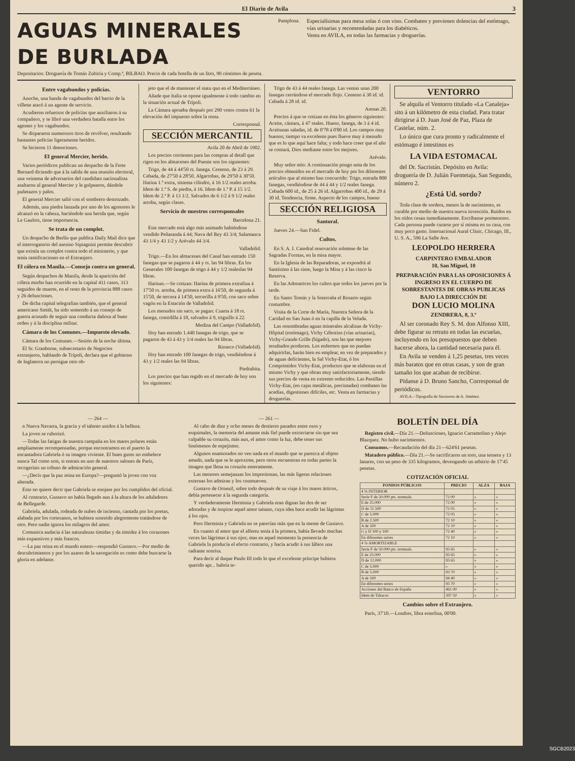El Diario de Avila 3
AGUAS MINERALES DE BURLADA
Depositarios: Droguería de Tomás Zubiría y Comp.ª, BILBAO. Precio de cada botella de un litro, 90 céntimos de peseta.
Pamplona. Especialísimas para mesa solas ó con vino. Combaten y previenen dolencias del estómago, vías urinarias y recomendadas para los diabéticos.
Venta en AVILA, en todas las farmacias y droguerías.
Entre vagabundos y policías.
Anoche, una banda de vagabundos del barrio de la villette atacó á un agente de servicio.
Acudieron refuerzos de policías que auxiliaron á su compañero, y se libró una verdadera batalla entre los agentes y los vagabundos.
Se dispararon numerosos tiros de revólver, resultando bastantes policías ligeramente heridos.
Se hicieron 11 detenciones.
El general Mercier, herido.
Varios periódicos publican un despacho de la Ferte Bernard diciendo que á la salida de una reunión electoral, una veintena de adversarios del candidato nacionalista asaltaron al general Mercier y le golpearon, dándole puñetazos y palos.
El general Mercier salió con el sombrero destrozado.
Además, una piedra lanzada por uno de los agresores le alcanzó en la cabeza, haciéndole una herida que, según Le Gaulois, tiene importancia.
Se trata de un complot.
Un despacho de Berlín que publica Daily Mail dice que el interrogatorio del asesino Sipiagnini permite descubrir que existía un complot contra todo el ministerio, y que tenía ramificaciones en el Extranjero.
El cólera en Manila.—Consejo contra un general.
Según despachos de Manila, desde la aparición del cólera morbo han ocurrido en la capital 411 casos, 313 seguidos de muerte, en el resto de la provincia 888 casos y 26 defunciones.
De dicha capital telegrafían también, que el general americano Smith, ha sido sometido á un consejo de guerra acusado de seguir una conducta dañosa al buen orden y á la disciplina militar.
Cámara de los Comunes.—Impuesto elevado.
Cámara de los Comunes.—Sesión de la noche última.
El Sr. Granborne, subsecretario de Negocios extranjeros, hablando de Trípoli, declara que el gobierno de Inglaterra no persigue otro ob-
jeto que el de mantener el statu quo en el Mediterráneo.
Añade que Italia se opone igualmente á todo cambio en la situación actual de Trípoli.
La Cámara aprueba después por 290 votos contra 61 la elevación del impuesto sobre la renta.
Corresponsal.
SECCIÓN MERCANTIL
Avila 20 de Abril de 1902.
Los precios corrientes para las compras al detall que rigen en los almacenes del Puente son los siguientes:
Trigo, de 44 á 44'50 rs. fanega. Centeno, de 23 á 29. Cebada, de 27'50 á 28'50. Algarrobas, de 29'50 á 30'50. Harina 1.ª extra, sistema cilindro, á 16 1/2 reales arroba. Idem de 1.ª S. de piedra, á 16. Idem de 1.ª P. á 15 1/2. Idem de 2.ª P. á 13 1/2. Salvados de 6 1/2 á 9 1/2 reales arroba, según clases.
Servicio de nuestros corresponsales
Barcelona 21.
Este mercado está algo más animado habiéndose vendido Peñaranda á 44; Nava del Rey 43 3/4; Salamanca 43 1/4 y 43 1/2 y Arévalo 44 3/4.
Valladolid.
Trigo.—En los almacenes del Canal han entrado 150 fanegas que se pagaron á 44 y rs. las 94 libras. En los Generales 100 fanegas de trigo á 44 y 1/2 realeslas 94 libras.
Harinas.—Se cotizan: Harina de primera extrafina á 17'50 rs. arroba, de primera extra á 16'50, de segunda á 15'50, de tercera á 14'50, tercerilla á 9'50, con saco sobre vagón en la Estación de Valladolid.
Los menudos sin saco, se pagan: Cuarta á 18 rs. fanega, comidilla á 18, salvados á 9, triguillo á 22.
Medina del Campo (Valladolid).
Hoy han entrado 1.440 fanegas de trigo, que se pagaron de 43 á 43 y 1/4 reales las 94 libras.
Rioseco (Valladolid).
Hoy han entrado 100 fanegas de trigo, vendiéndose á 43 y 1/2 reales las 94 libras.
Piedrahita.
Los precios que han regido en el mercado de hoy son los siguientes:
Trigo de 43 á 44 reales fanega. Las ventas unas 200 fanegas cerrándose el mercado flojo. Centeno á 30 id. id. Cebada á 28 id. id.
Arenas 20.
Precios á que se cotizan en ésta los géneros siguientes: Aceite, cántara, á 47 reales. Hueso, fanega, de 3 á 4 id. Aceitunas saladas, id. de 0'78 á 0'80 id. Los campos muy buenos; tiempo va excelente pues llueve muy á menudo que es lo que aquí hace falta; y todo hace creer que el año se contará, Dios mediante entre los mejores.
Arévalo.
Muy señor mío: A continuación pongo nota de los precios obtenidos en el mercado de hoy por los diferentes artículos que al mismo han concurrido: Trigo, entrada 800 fanegas, vendiéndose de 44 á 44 y 1/2 reales fanega. Cebada 600 id., de 25 á 26 id. Algarrobas 400 id., de 29 á 30 id. Tendencia, firme. Aspecto de los campos, bueno
SECCIÓN RELIGIOSA
Santoral.
Jueves 24.—San Fidel.
Cultos.
En S. A. I. Catedral renovación solemne de las Sagradas Formas, en la misa mayor.
En la Iglesia de las Reparadoras, se expondrá al Santísimo á las siete, luego la Misa y á las cinco la Reserva.
En las Adoratrices los cultos que todos los jueves por la tarde.
En Santo Tomás y la Soterraña el Rosario según costumbre.
Visita de la Corte de María, Nuestra Señora de la Caridad en San Juan ó en la capilla de la Velada.
Las renombradas aguas minerales alcalinas de Vichy-Hôpital (estómago), Vichy Célestins (vías urinarias), Vichy-Grande Grille (hígado), son las que mejores resultados producen. Los enfermos que no puedan adquirirlas, harán bien en emplear, en vez de preparados y de aguas deficientes, la Sal Vichy-Etat, ó los Comprimidos Vichy-Etat, productos que se elaboran en el mismo Vichy y que obran muy satisfactoriamente, siendo sus precios de venta en extremo reducidos. Las Pastillas Vichy-Etat, (en cajas metálicas, precintadas) combaten las acedías, digestiones difíciles, etc. Venta en farmacias y droguerías.
VENTORRO
Se alquila el Ventorro titulado «La Canaleja» sito á un kilómetro de esta ciudad. Para tratar dirigirse á D. Juan José de Paz, Plaza de Castelar, núm. 2.
Lo único que cura pronto y radicalmente el estómago é intestinos es
LA VIDA ESTOMACAL
del Dr. Sacristán. Depósito en Avila: droguería de D. Julián Fuentetaja, San Segundo, número 2.
¿Está Ud. sordo?
Toda clase de sordera, menos la de nacimiento, es curable por medio de nuestra nueva invención. Ruidos en los oídos cesan inmediatamente. Escríbanse pormenores. Cada persona puede curarse por sí misma en su casa, con muy poco gasto. Internacional Aural Clinic, Chicago, Ill., U. S. A., 596 La Salle Ave.
LEOPOLDO HERRERA
CARPINTERO EMBALADOR
10, San Miguel, 10
PREPARACIÓN PARA LAS OPOSICIONES Á INGRESO EN EL CUERPO DE
SOBRESTANTES DE OBRAS PUBLICAS
BAJO LA DIRECCIÓN DE
DON LUCIO MOLINA
ZENDRERA, 8, 3.º
Al ser coronado Rey S. M. don Alfonso XIII, debe figurar su retrato en todas las escuelas, incluyendo en los presupuestos que deben hacerse ahora, la cantidad necesaria para él.
En Avila se venden á 1,25 pesetas, tres veces más baratos que en otras casas, y son de gran tamaño los que acaban de recibirse.
Pídanse á D. Bruno Sancho, Corresponsal de periódicos.
AVILA—Tipografía de Sucesores de A. Jiménez.
— 264 —
n Nueva Navarra, la gracia y el talento unidos á la belleza.
La joven se ruborizó.
—Todas las fatigas de nuestra campaña en los mares polares están ampliamente recompensadas, porque encontramos en el puerto la encantadora Gabriela ó su imagen viviente. El buen gusto no embelece nunca Tal como sois, si entrais en uno de nuestros salones de París, recogeríais un tributo de admiración general.
—¿Decís que la paz reina en Europa?—preguntó la joven con voz alterada.
Esto no quiere decir que Gabriela se enojase por los cumplidos del oficial.
Al contrario, Gustavo no había llegado aun á la altura de los aduladores de Bellegarde.
Gabriela, adulada, rodeada de nubes de incienso, cantada por los poetas, alabada por los cortesanos, se hubiera sonreido alegremente tratándose de otro. Pero nadie ignora los milagros del amor.
Comunica audacia á las naturalezas tímidas y da timidez á los corazones más expansivos y más francos.
—La paz reina en el mundo entero—respondió Gustavo.—Por medio de descubrimientos y por los azares de la navegación es como debe buscarse la gloria en adelante.
— 261 —
Al cabo de diez y ocho meses de destierro pasados entre osos y esquimales, la memoria del amante más fiel puede extraviarse sin que sea culpable su corazón, más aun, el amor como la luz, debe tener sus fenómenos de espejismo.
Algunos enamorados no ven nada en el mundo que se parezca al objeto amado, nada que se le aproxime, pero otros encuentran en todas partes la imagen que llena su corazón enteramente.
Las menores semejanzas los impresionan, las más ligeras relaciones externas los admiran y los conmueven.
Gustavo de Orneuil, sobre todo después de su viaje á los mares árticos, debía pertenecer á la segunda categoría.
Y verdaderamente Herminia y Gabriela eran dignas las dos de ser adoradas y de inspirar aquel amor taitano, cuya idea hace acudir las lágrimas á los ojos.
Pero Herminia y Gabriela no se parecían más que en la mente de Gustavo.
En cuanto al amor que el alferez tenía á la primera, había llevado muchas veces las lágrimas á sus ojos; mas en aquel momento la presencia de Gabriela la producía el efecto contrario, y hacía acudir á sus lábios una radiante sonrisa.
Para decir al duque Paulo III todo lo que el excelente príncipe hubiera querido apr... habría te-
BOLETÍN DEL DÍA
Registro civil.—Día 21.—Defunciones, Ignacio Carramolino y Alejo Blazquez. No hubo nacimientos.
Consumos.—Recaudación del día 21—624'61 pesetas.
Matadero público.—Día 21.—Se sacrificaron un toro, una ternera y 13 lanares, con un peso de 335 kilogramos, devengando un arbitrio de 17'45 pesetas.
COTIZACIÓN OFICIAL
| FONDOS PÚBLICOS | PRECIO | ALZA | BAJA |
| --- | --- | --- | --- |
| 4 % INTERIOR | | | |
| Serie F de 50.000 pts. nomnals. | 72 00 | » | » |
| E de 25.000 | 72 00 | » | » |
| D de 11.500 | 72 05 | » | » |
| C de 5.000 | 72 05 | » | » |
| B de 2.500 | 72 10 | » | » |
| A de 500 | 72 10 | » | » |
| G y H 100 y 100 | 72 40 | » | » |
| En diferentes series | 72 10 | » | » |
| 4 % AMORTIZABLE | | | |
| Serie F de 50.000 pts. nomnals. | 93 65 | » | » |
| E de 25.000 | 93 65 | » | » |
| D de 12.000 | 93 65 | » | » |
| C de 5.000 | » | » | » |
| B de 5.000 | 93 70 | » | » |
| A de 500 | 94 40 | » | » |
| En diferentes series | 93 70 | » | » |
| Acciones del Banco de España | 461 00 | » | » |
| Idem de Tabacos | 397 50 | » | » |
Cambios sobre el Extranjero.
París, 37'10.—Londres, libra esterlina, 00'00.
SGCB2023